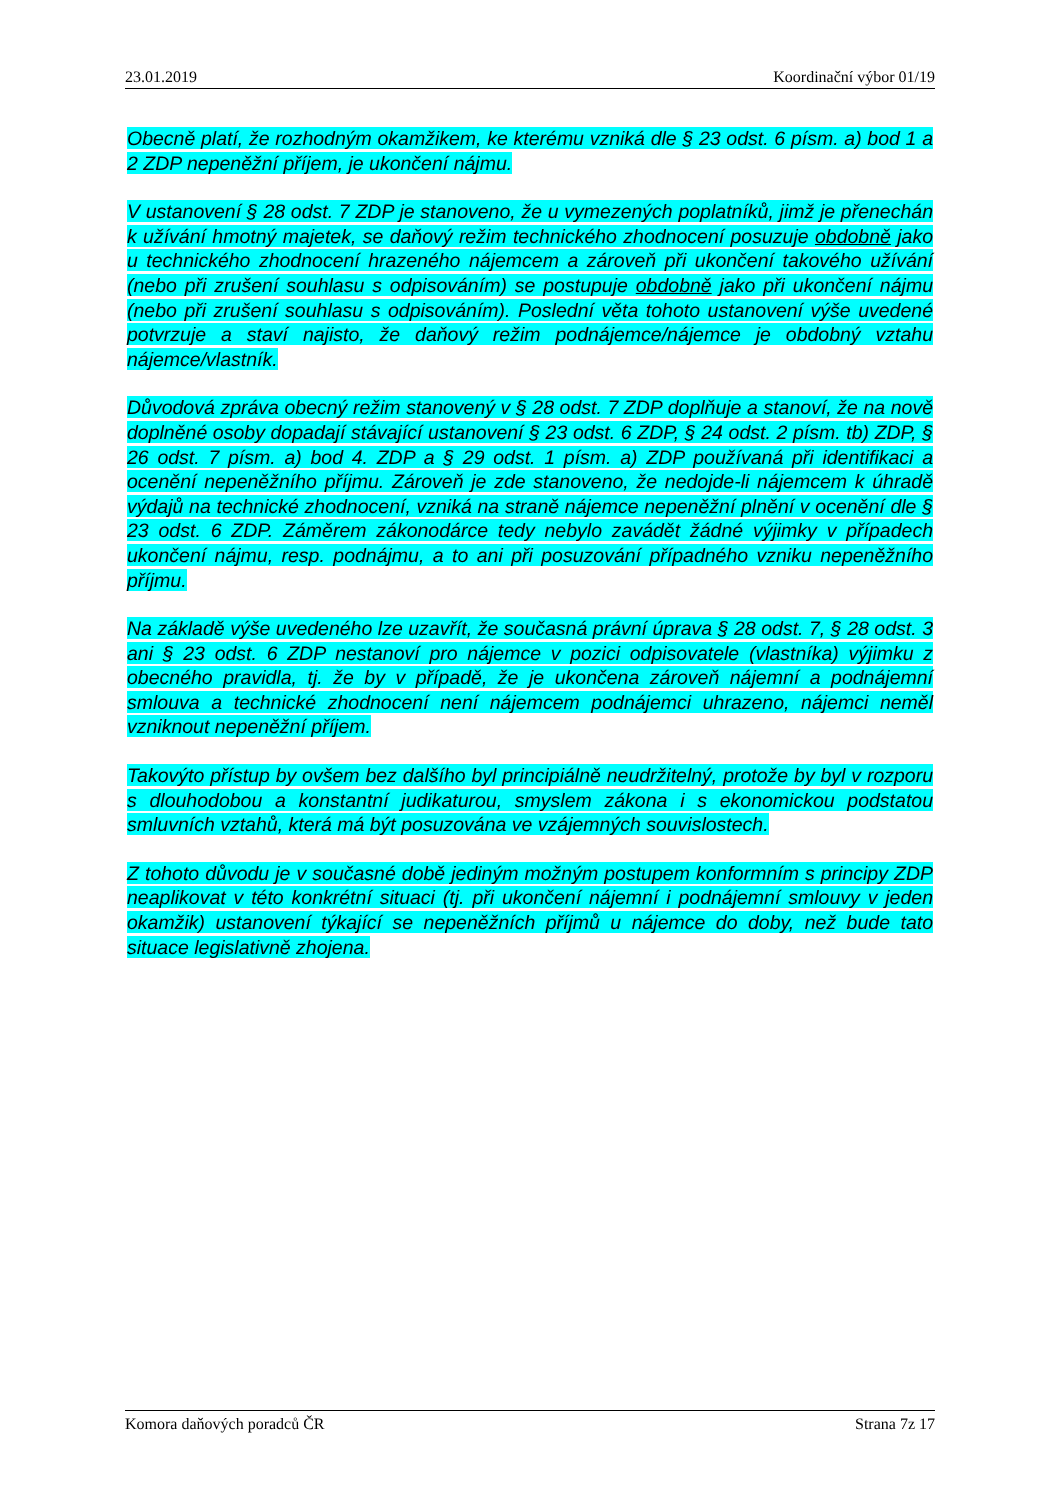23.01.2019 Koordinační výbor 01/19
Obecně platí, že rozhodným okamžikem, ke kterému vzniká dle § 23 odst. 6 písm. a) bod 1 a 2 ZDP nepeněžní příjem, je ukončení nájmu.
V ustanovení § 28 odst. 7 ZDP je stanoveno, že u vymezených poplatníků, jimž je přenechán k užívání hmotný majetek, se daňový režim technického zhodnocení posuzuje obdobně jako u technického zhodnocení hrazeného nájemcem a zároveň při ukončení takového užívání (nebo při zrušení souhlasu s odpisováním) se postupuje obdobně jako při ukončení nájmu (nebo při zrušení souhlasu s odpisováním). Poslední věta tohoto ustanovení výše uvedené potvrzuje a staví najisto, že daňový režim podnájemce/nájemce je obdobný vztahu nájemce/vlastník.
Důvodová zpráva obecný režim stanovený v § 28 odst. 7 ZDP doplňuje a stanoví, že na nově doplněné osoby dopadají stávající ustanovení § 23 odst. 6 ZDP, § 24 odst. 2 písm. tb) ZDP, § 26 odst. 7 písm. a) bod 4. ZDP a § 29 odst. 1 písm. a) ZDP používaná při identifikaci a ocenění nepeněžního příjmu. Zároveň je zde stanoveno, že nedojde-li nájemcem k úhradě výdajů na technické zhodnocení, vzniká na straně nájemce nepeněžní plnění v ocenění dle § 23 odst. 6 ZDP. Záměrem zákonodárce tedy nebylo zavádět žádné výjimky v případech ukončení nájmu, resp. podnájmu, a to ani při posuzování případného vzniku nepeněžního příjmu.
Na základě výše uvedeného lze uzavřít, že současná právní úprava § 28 odst. 7, § 28 odst. 3 ani § 23 odst. 6 ZDP nestanoví pro nájemce v pozici odpisovatele (vlastníka) výjimku z obecného pravidla, tj. že by v případě, že je ukončena zároveň nájemní a podnájemní smlouva a technické zhodnocení není nájemcem podnájemci uhrazeno, nájemci neměl vzniknout nepeněžní příjem.
Takovýto přístup by ovšem bez dalšího byl principiálně neudržitelný, protože by byl v rozporu s dlouhodobou a konstantní judikaturou, smyslem zákona i s ekonomickou podstatou smluvních vztahů, která má být posuzována ve vzájemných souvislostech.
Z tohoto důvodu je v současné době jediným možným postupem konformním s principy ZDP neaplikovat v této konkrétní situaci (tj. při ukončení nájemní i podnájemní smlouvy v jeden okamžik) ustanovení týkající se nepeněžních příjmů u nájemce do doby, než bude tato situace legislativně zhojena.
Komora daňových poradců ČR Strana 7z 17